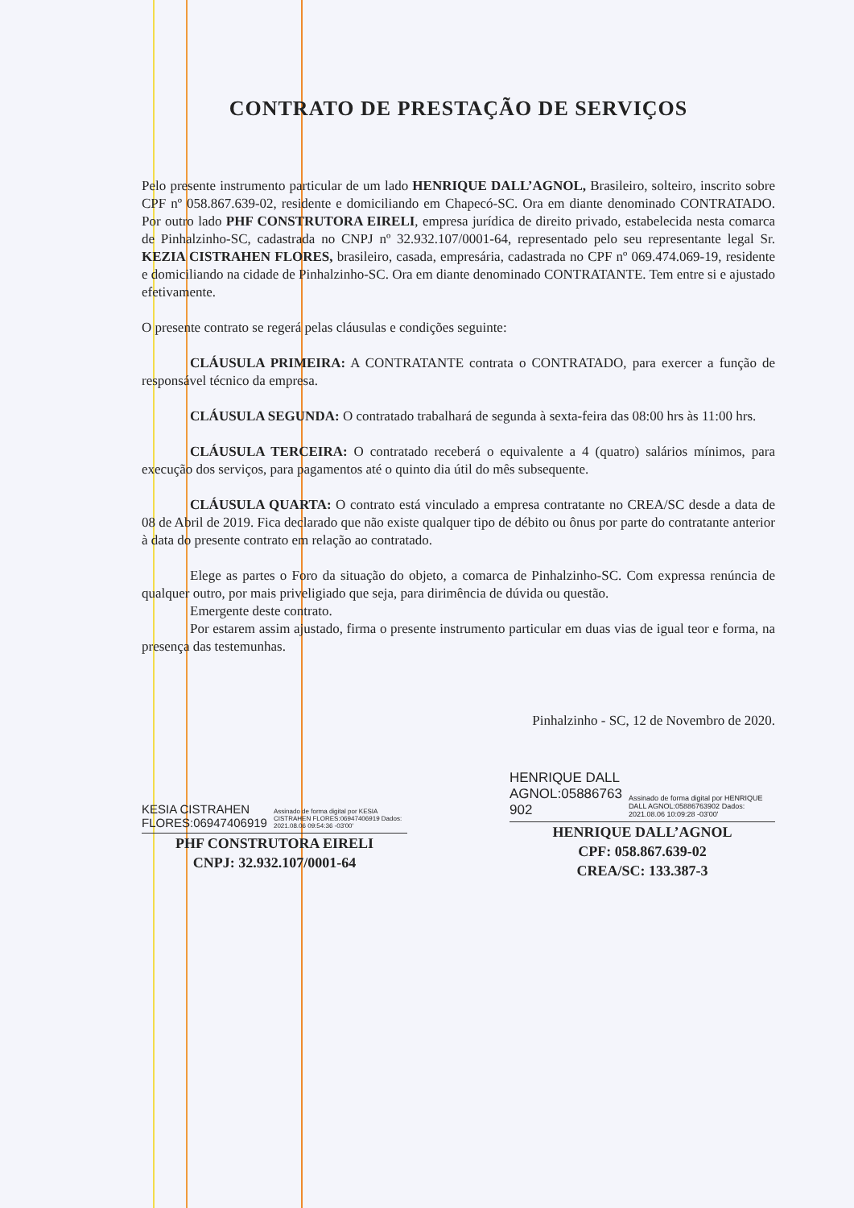CONTRATO DE PRESTAÇÃO DE SERVIÇOS
Pelo presente instrumento particular de um lado HENRIQUE DALL’AGNOL, Brasileiro, solteiro, inscrito sobre CPF nº 058.867.639-02, residente e domiciliando em Chapecó-SC. Ora em diante denominado CONTRATADO. Por outro lado PHF CONSTRUTORA EIRELI, empresa jurídica de direito privado, estabelecida nesta comarca de Pinhalzinho-SC, cadastrada no CNPJ nº 32.932.107/0001-64, representado pelo seu representante legal Sr. KEZIA CISTRAHEN FLORES, brasileiro, casada, empresária, cadastrada no CPF nº 069.474.069-19, residente e domiciliando na cidade de Pinhalzinho-SC. Ora em diante denominado CONTRATANTE. Tem entre si e ajustado efetivamente.
O presente contrato se regerá pelas cláusulas e condições seguinte:
CLÁUSULA PRIMEIRA: A CONTRATANTE contrata o CONTRATADO, para exercer a função de responsável técnico da empresa.
CLÁUSULA SEGUNDA: O contratado trabalhará de segunda à sexta-feira das 08:00 hrs às 11:00 hrs.
CLÁUSULA TERCEIRA: O contratado receberá o equivalente a 4 (quatro) salários mínimos, para execução dos serviços, para pagamentos até o quinto dia útil do mês subsequente.
CLÁUSULA QUARTA: O contrato está vinculado a empresa contratante no CREA/SC desde a data de 08 de Abril de 2019. Fica declarado que não existe qualquer tipo de débito ou ônus por parte do contratante anterior à data do presente contrato em relação ao contratado.
Elege as partes o Foro da situação do objeto, a comarca de Pinhalzinho-SC. Com expressa renúncia de qualquer outro, por mais priveligiado que seja, para dirimência de dúvida ou questão.
Emergente deste contrato.
Por estarem assim ajustado, firma o presente instrumento particular em duas vias de igual teor e forma, na presença das testemunhas.
Pinhalzinho - SC, 12 de Novembro de 2020.
KESIA CISTRAHEN FLORES:06947406919 Assinado de forma digital por KESIA CISTRAHEN FLORES:06947406919 Dados: 2021.08.06 09:54:36 -03'00'
PHF CONSTRUTORA EIRELI
CNPJ: 32.932.107/0001-64
HENRIQUE DALL AGNOL:05886763 902 Assinado de forma digital por HENRIQUE DALL AGNOL:05886763902 Dados: 2021.08.06 10:09:28 -03'00'
HENRIQUE DALL’AGNOL
CPF: 058.867.639-02
CREA/SC: 133.387-3